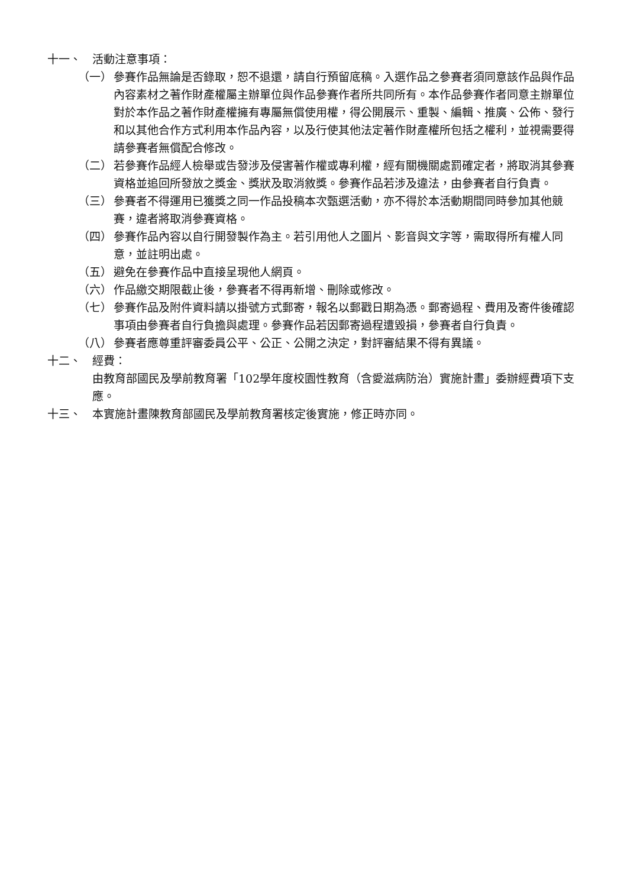十一、 活動注意事項：
（一） 參賽作品無論是否錄取，恕不退還，請自行預留底稿。入選作品之參賽者須同意該作品與作品內容素材之著作財產權屬主辦單位與作品參賽作者所共同所有。本作品參賽作者同意主辦單位對於本作品之著作財產權擁有專屬無償使用權，得公開展示、重製、編輯、推廣、公佈、發行和以其他合作方式利用本作品內容，以及行使其他法定著作財產權所包括之權利，並視需要得請參賽者無償配合修改。
（二） 若參賽作品經人檢舉或告發涉及侵害著作權或專利權，經有關機關處罰確定者，將取消其參賽資格並追回所發放之獎金、獎狀及取消敘獎。參賽作品若涉及違法，由參賽者自行負責。
（三） 參賽者不得運用已獲獎之同一作品投稿本次甄選活動，亦不得於本活動期間同時參加其他競賽，違者將取消參賽資格。
（四） 參賽作品內容以自行開發製作為主。若引用他人之圖片、影音與文字等，需取得所有權人同意，並註明出處。
（五） 避免在參賽作品中直接呈現他人網頁。
（六） 作品繳交期限截止後，參賽者不得再新增、刪除或修改。
（七） 參賽作品及附件資料請以掛號方式郵寄，報名以郵戳日期為憑。郵寄過程、費用及寄件後確認事項由參賽者自行負擔與處理。參賽作品若因郵寄過程遭毀損，參賽者自行負責。
（八） 參賽者應尊重評審委員公平、公正、公開之決定，對評審結果不得有異議。
十二、 經費：
由教育部國民及學前教育署「102學年度校園性教育（含愛滋病防治）實施計畫」委辦經費項下支應。
十三、 本實施計畫陳教育部國民及學前教育署核定後實施，修正時亦同。